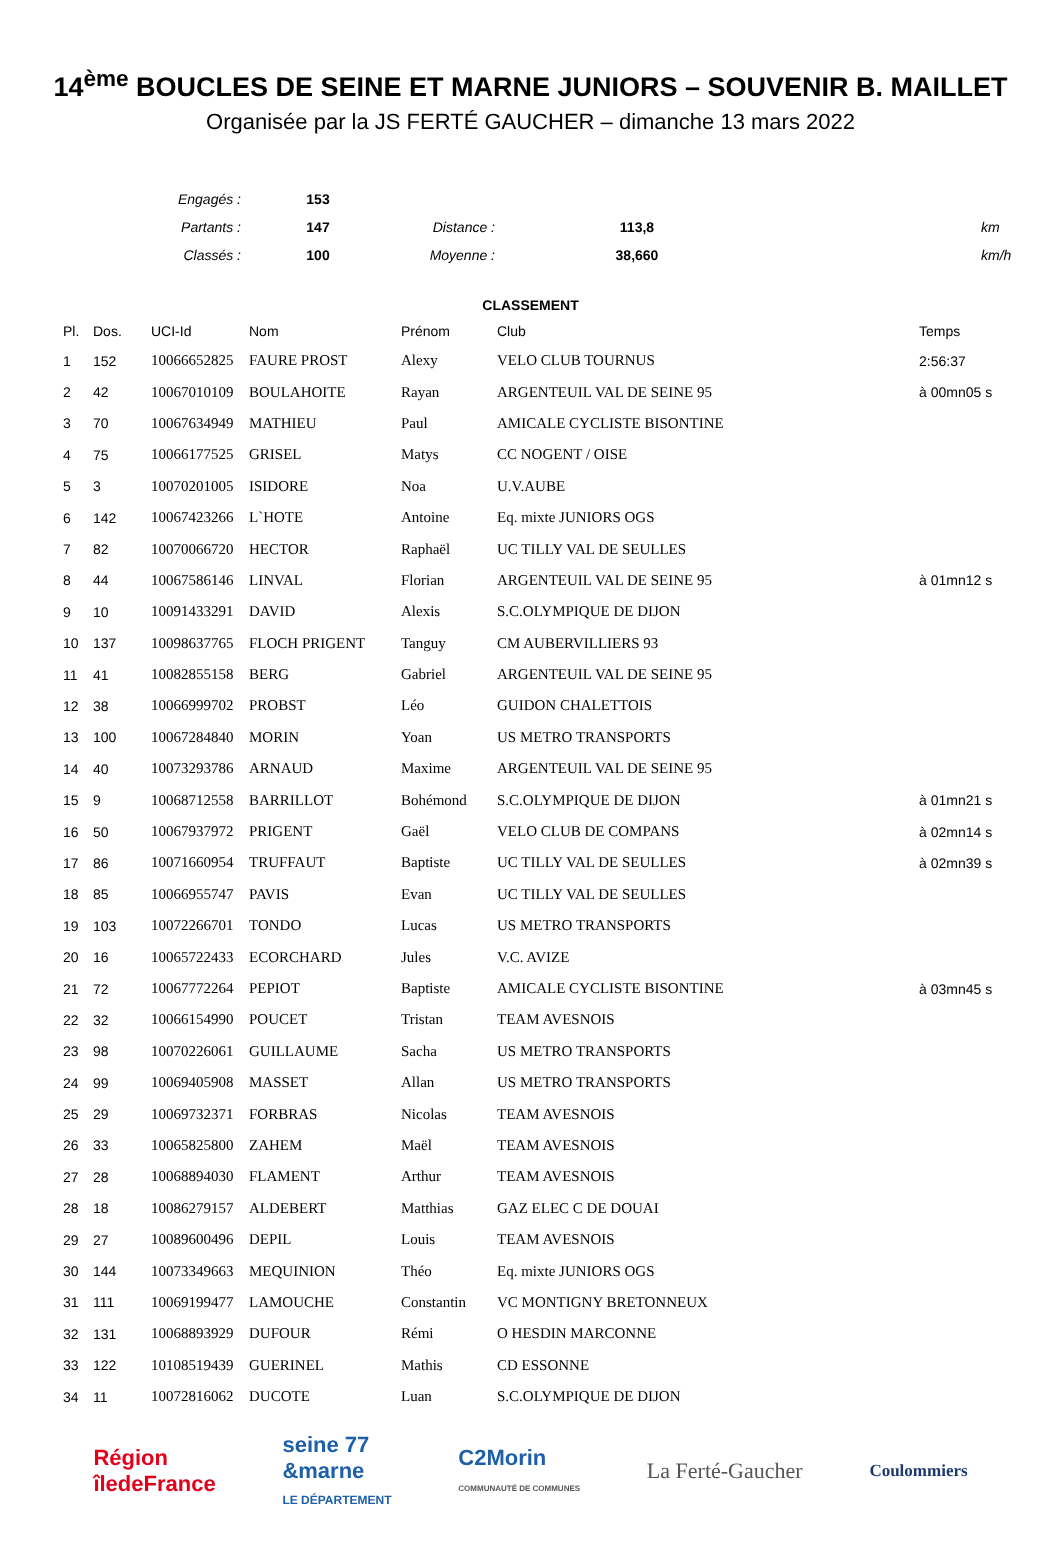14<sup>ème</sup> BOUCLES DE SEINE ET MARNE JUNIORS – SOUVENIR B. MAILLET
Organisée par la JS FERTÉ GAUCHER – dimanche 13 mars 2022
| Engagés : | 153 | | | | |
| Partants : | 147 | Distance : | 113,8 | | km |
| Classés : | 100 | Moyenne : | 38,660 | | km/h |
CLASSEMENT
| Pl. | Dos. | UCI-Id | Nom | Prénom | Club | Temps |
| --- | --- | --- | --- | --- | --- | --- |
| 1 | 152 | 10066652825 | FAURE PROST | Alexy | VELO CLUB TOURNUS | 2:56:37 |
| 2 | 42 | 10067010109 | BOULAHOITE | Rayan | ARGENTEUIL VAL DE SEINE 95 | à 00mn05 s |
| 3 | 70 | 10067634949 | MATHIEU | Paul | AMICALE CYCLISTE BISONTINE | |
| 4 | 75 | 10066177525 | GRISEL | Matys | CC NOGENT / OISE | |
| 5 | 3 | 10070201005 | ISIDORE | Noa | U.V.AUBE | |
| 6 | 142 | 10067423266 | L`HOTE | Antoine | Eq. mixte JUNIORS OGS | |
| 7 | 82 | 10070066720 | HECTOR | Raphaël | UC TILLY VAL DE SEULLES | |
| 8 | 44 | 10067586146 | LINVAL | Florian | ARGENTEUIL VAL DE SEINE 95 | à 01mn12 s |
| 9 | 10 | 10091433291 | DAVID | Alexis | S.C.OLYMPIQUE DE DIJON | |
| 10 | 137 | 10098637765 | FLOCH PRIGENT | Tanguy | CM AUBERVILLIERS 93 | |
| 11 | 41 | 10082855158 | BERG | Gabriel | ARGENTEUIL VAL DE SEINE 95 | |
| 12 | 38 | 10066999702 | PROBST | Léo | GUIDON CHALETTOIS | |
| 13 | 100 | 10067284840 | MORIN | Yoan | US METRO TRANSPORTS | |
| 14 | 40 | 10073293786 | ARNAUD | Maxime | ARGENTEUIL VAL DE SEINE 95 | |
| 15 | 9 | 10068712558 | BARRILLOT | Bohémond | S.C.OLYMPIQUE DE DIJON | à 01mn21 s |
| 16 | 50 | 10067937972 | PRIGENT | Gaël | VELO CLUB DE COMPANS | à 02mn14 s |
| 17 | 86 | 10071660954 | TRUFFAUT | Baptiste | UC TILLY VAL DE SEULLES | à 02mn39 s |
| 18 | 85 | 10066955747 | PAVIS | Evan | UC TILLY VAL DE SEULLES | |
| 19 | 103 | 10072266701 | TONDO | Lucas | US METRO TRANSPORTS | |
| 20 | 16 | 10065722433 | ECORCHARD | Jules | V.C. AVIZE | |
| 21 | 72 | 10067772264 | PEPIOT | Baptiste | AMICALE CYCLISTE BISONTINE | à 03mn45 s |
| 22 | 32 | 10066154990 | POUCET | Tristan | TEAM AVESNOIS | |
| 23 | 98 | 10070226061 | GUILLAUME | Sacha | US METRO TRANSPORTS | |
| 24 | 99 | 10069405908 | MASSET | Allan | US METRO TRANSPORTS | |
| 25 | 29 | 10069732371 | FORBRAS | Nicolas | TEAM AVESNOIS | |
| 26 | 33 | 10065825800 | ZAHEM | Maël | TEAM AVESNOIS | |
| 27 | 28 | 10068894030 | FLAMENT | Arthur | TEAM AVESNOIS | |
| 28 | 18 | 10086279157 | ALDEBERT | Matthias | GAZ ELEC C DE DOUAI | |
| 29 | 27 | 10089600496 | DEPIL | Louis | TEAM AVESNOIS | |
| 30 | 144 | 10073349663 | MEQUINION | Théo | Eq. mixte JUNIORS OGS | |
| 31 | 111 | 10069199477 | LAMOUCHE | Constantin | VC MONTIGNY BRETONNEUX | |
| 32 | 131 | 10068893929 | DUFOUR | Rémi | O HESDIN MARCONNE | |
| 33 | 122 | 10108519439 | GUERINEL | Mathis | CD ESSONNE | |
| 34 | 11 | 10072816062 | DUCOTE | Luan | S.C.OLYMPIQUE DE DIJON | |
Région
îledeFrance
seine 77
&marne
LE DÉPARTEMENT
C2Morin
COMMUNAUTÉ DE COMMUNES
La Ferté-Gaucher
Coulommiers